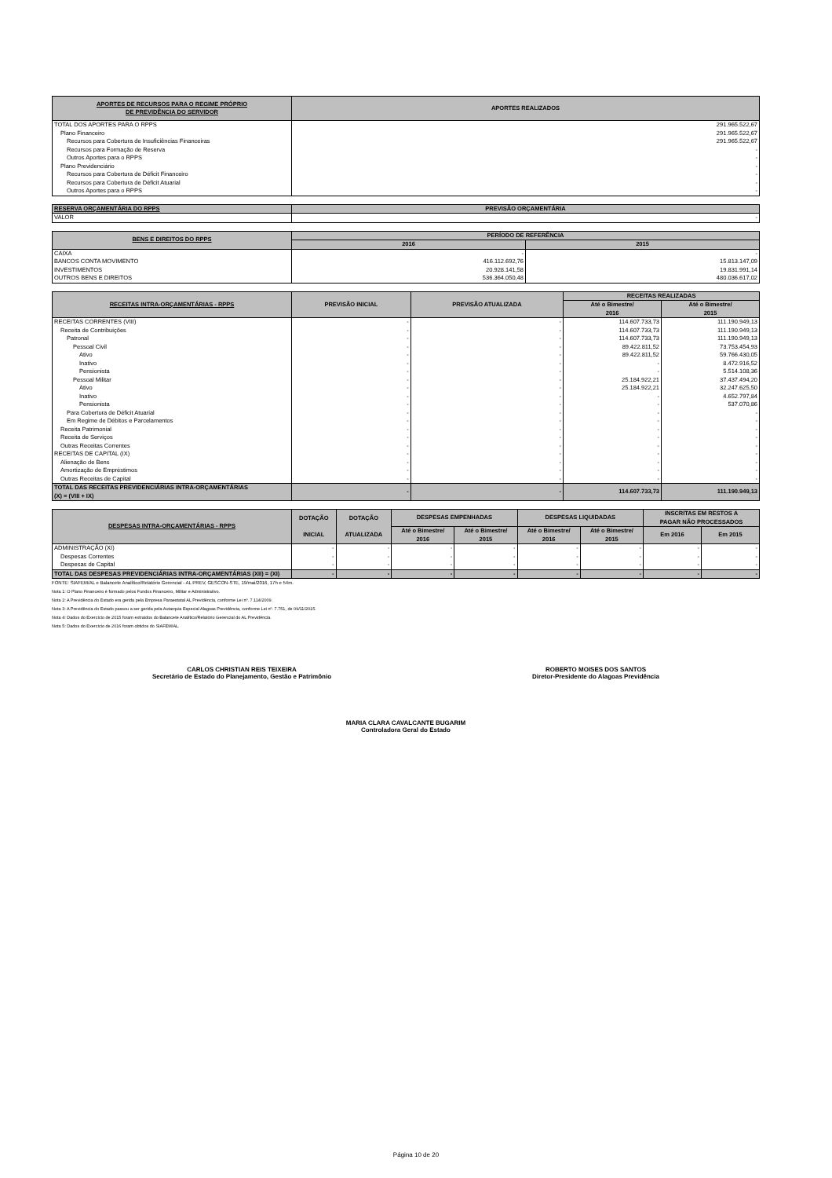| APORTES DE RECURSOS PARA O REGIME PRÓPRIO DE PREVIDÊNCIA DO SERVIDOR | APORTES REALIZADOS |
| --- | --- |
| TOTAL DOS APORTES PARA O RPPS | 291.965.522,67 |
| Plano Financeiro | 291.965.522,67 |
| Recursos para Cobertura de Insuficiências Financeiras | 291.965.522,67 |
| Recursos para Formação de Reserva | - |
| Outros Aportes para o RPPS | - |
| Plano Previdenciário | - |
| Recursos para Cobertura de Déficit Financeiro | - |
| Recursos para Cobertura de Déficit Atuarial | - |
| Outros Aportes para o RPPS | - |
| RESERVA ORÇAMENTÁRIA DO RPPS | PREVISÃO ORÇAMENTÁRIA |
| --- | --- |
| VALOR | - |
| BENS E DIREITOS DO RPPS | PERÍODO DE REFERÊNCIA | |
| --- | --- | --- |
| | 2016 | 2015 |
| CAIXA | - | - |
| BANCOS CONTA MOVIMENTO | 416.112.692,76 | 15.813.147,09 |
| INVESTIMENTOS | 20.928.141,58 | 19.831.991,14 |
| OUTROS BENS E DIREITOS | 536.364.050,48 | 480.036.617,02 |
| RECEITAS INTRA-ORÇAMENTÁRIAS - RPPS | PREVISÃO INICIAL | PREVISÃO ATUALIZADA | RECEITAS REALIZADAS | |
| --- | --- | --- | --- | --- |
| | | | Até o Bimestre/ 2016 | Até o Bimestre/ 2015 |
| RECEITAS CORRENTES (VIII) | - | - | 114.607.733,73 | 111.190.949,13 |
| Receita de Contribuições | - | - | 114.607.733,73 | 111.190.949,13 |
| Patronal | - | - | 114.607.733,73 | 111.190.949,13 |
| Pessoal Civil | - | - | 89.422.811,52 | 73.753.454,93 |
| Ativo | - | - | 89.422.811,52 | 59.766.430,05 |
| Inativo | - | - | - | 8.472.916,52 |
| Pensionista | - | - | - | 5.514.108,36 |
| Pessoal Militar | - | - | 25.184.922,21 | 37.437.494,20 |
| Ativo | - | - | 25.184.922,21 | 32.247.625,50 |
| Inativo | - | - | - | 4.652.797,84 |
| Pensionista | - | - | - | 537.070,86 |
| Para Cobertura de Déficit Atuarial | - | - | - | - |
| Em Regime de Débitos e Parcelamentos | - | - | - | - |
| Receita Patrimonial | - | - | - | - |
| Receita de Serviços | - | - | - | - |
| Outras Receitas Correntes | - | - | - | - |
| RECEITAS DE CAPITAL (IX) | - | - | - | - |
| Alienação de Bens | - | - | - | - |
| Amortização de Empréstimos | - | - | - | - |
| Outras Receitas de Capital | - | - | - | - |
| TOTAL DAS RECEITAS PREVIDENCIÁRIAS INTRA-ORÇAMENTÁRIAS (X) = (VIII + IX) | - | - | 114.607.733,73 | 111.190.949,13 |
| DESPESAS INTRA-ORÇAMENTÁRIAS - RPPS | DOTAÇÃO INICIAL | DOTAÇÃO ATUALIZADA | DESPESAS EMPENHADAS | | DESPESAS LIQUIDADAS | | INSCRITAS EM RESTOS A PAGAR NÃO PROCESSADOS | |
| --- | --- | --- | --- | --- | --- | --- | --- | --- |
| | | | Até o Bimestre/ 2016 | Até o Bimestre/ 2015 | Até o Bimestre/ 2016 | Até o Bimestre/ 2015 | Em 2016 | Em 2015 |
| ADMINISTRAÇÃO (XI) | - | - | - | - | - | - | - | - |
| Despesas Correntes | - | - | - | - | - | - | - | - |
| Despesas de Capital | - | - | - | - | - | - | - | - |
| TOTAL DAS DESPESAS PREVIDENCIÁRIAS INTRA-ORÇAMENTÁRIAS (XII) = (XI) | - | - | - | - | - | - | - | - |
FONTE: SIAFEM/AL e Balancete Analítico/Relatório Gerencial - AL PREV, GESCON-STE, 19/mai/2016, 17h e 54m.
Nota 1: O Plano Financeiro é formado pelos Fundos Financeiro, Militar e Administrativo.
Nota 2: A Previdência do Estado era gerida pela Empresa Paraestatal AL Previdência, conforme Lei nº. 7.114/2009.
Nota 3: A Previdência do Estado passou a ser gerida pela Autarquia Especial Alagoas Previdência, conforme Lei nº. 7.751, de 09/11/2015.
Nota 4: Dados do Exercício de 2015 foram extraídos do Balancete Analítico/Relatório Gerencial do AL Previdência.
Nota 5: Dados do Exercício de 2016 foram obtidos do SIAFEM/AL.
CARLOS CHRISTIAN REIS TEIXEIRA
Secretário de Estado do Planejamento, Gestão e Patrimônio
ROBERTO MOISES DOS SANTOS
Diretor-Presidente do Alagoas Previdência
MARIA CLARA CAVALCANTE BUGARIM
Controladora Geral do Estado
Página 10 de 20